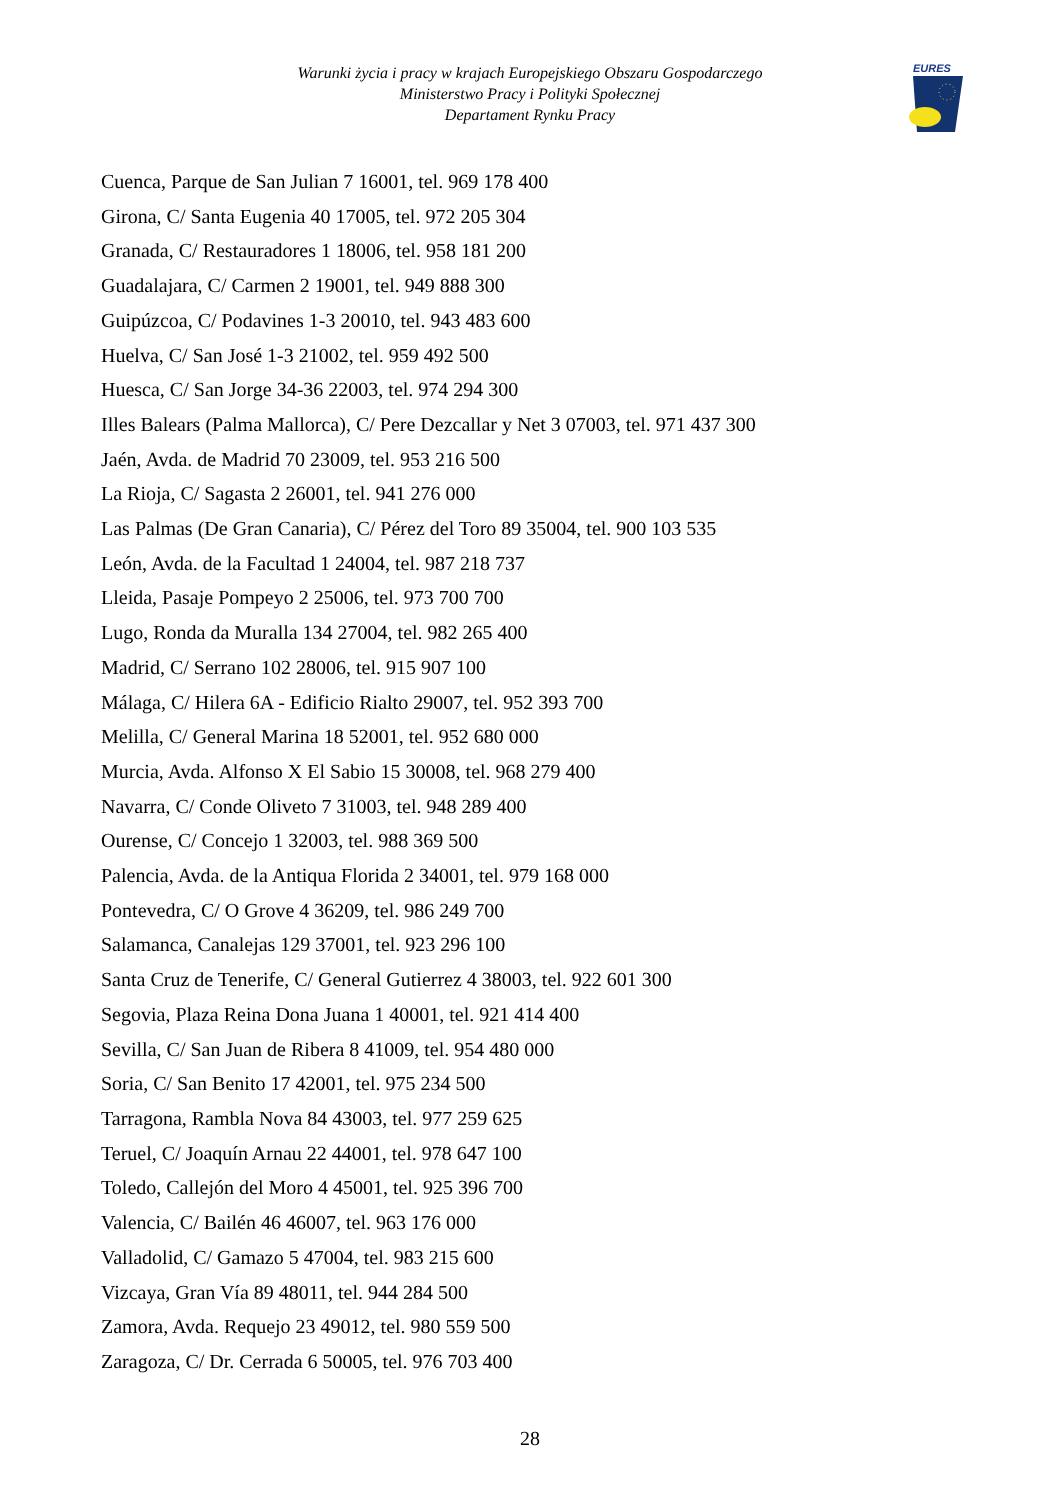Warunki życia i pracy w krajach Europejskiego Obszaru Gospodarczego
Ministerstwo Pracy i Polityki Społecznej
Departament Rynku Pracy
EURES
Cuenca, Parque de San Julian 7 16001, tel. 969 178 400
Girona, C/ Santa Eugenia 40 17005, tel. 972 205 304
Granada, C/ Restauradores 1 18006, tel. 958 181 200
Guadalajara, C/ Carmen 2 19001, tel. 949 888 300
Guipúzcoa, C/ Podavines 1-3 20010, tel. 943 483 600
Huelva, C/ San José 1-3 21002, tel. 959 492 500
Huesca, C/ San Jorge 34-36 22003, tel. 974 294 300
Illes Balears (Palma Mallorca), C/ Pere Dezcallar y Net 3 07003, tel. 971 437 300
Jaén, Avda. de Madrid 70 23009, tel. 953 216 500
La Rioja, C/ Sagasta 2 26001, tel. 941 276 000
Las Palmas (De Gran Canaria), C/ Pérez del Toro 89 35004, tel. 900 103 535
León, Avda. de la Facultad 1 24004, tel. 987 218 737
Lleida, Pasaje Pompeyo 2 25006, tel. 973 700 700
Lugo, Ronda da Muralla 134 27004, tel. 982 265 400
Madrid, C/ Serrano 102 28006, tel. 915 907 100
Málaga, C/ Hilera 6A - Edificio Rialto 29007, tel. 952 393 700
Melilla, C/ General Marina 18 52001, tel. 952 680 000
Murcia, Avda. Alfonso X El Sabio 15 30008, tel. 968 279 400
Navarra, C/ Conde Oliveto 7 31003, tel. 948 289 400
Ourense, C/ Concejo 1 32003, tel. 988 369 500
Palencia, Avda. de la Antiqua Florida 2 34001, tel. 979 168 000
Pontevedra, C/ O Grove 4 36209, tel. 986 249 700
Salamanca, Canalejas 129 37001, tel. 923 296 100
Santa Cruz de Tenerife, C/ General Gutierrez 4 38003, tel. 922 601 300
Segovia, Plaza Reina Dona Juana 1 40001, tel. 921 414 400
Sevilla, C/ San Juan de Ribera 8 41009, tel. 954 480 000
Soria, C/ San Benito 17 42001, tel. 975 234 500
Tarragona, Rambla Nova 84 43003, tel. 977 259 625
Teruel, C/ Joaquín Arnau 22 44001, tel. 978 647 100
Toledo, Callejón del Moro 4 45001, tel. 925 396 700
Valencia, C/ Bailén 46 46007, tel. 963 176 000
Valladolid, C/ Gamazo 5 47004, tel. 983 215 600
Vizcaya, Gran Vía 89 48011, tel. 944 284 500
Zamora, Avda. Requejo 23 49012, tel. 980 559 500
Zaragoza, C/ Dr. Cerrada 6 50005, tel. 976 703 400
28